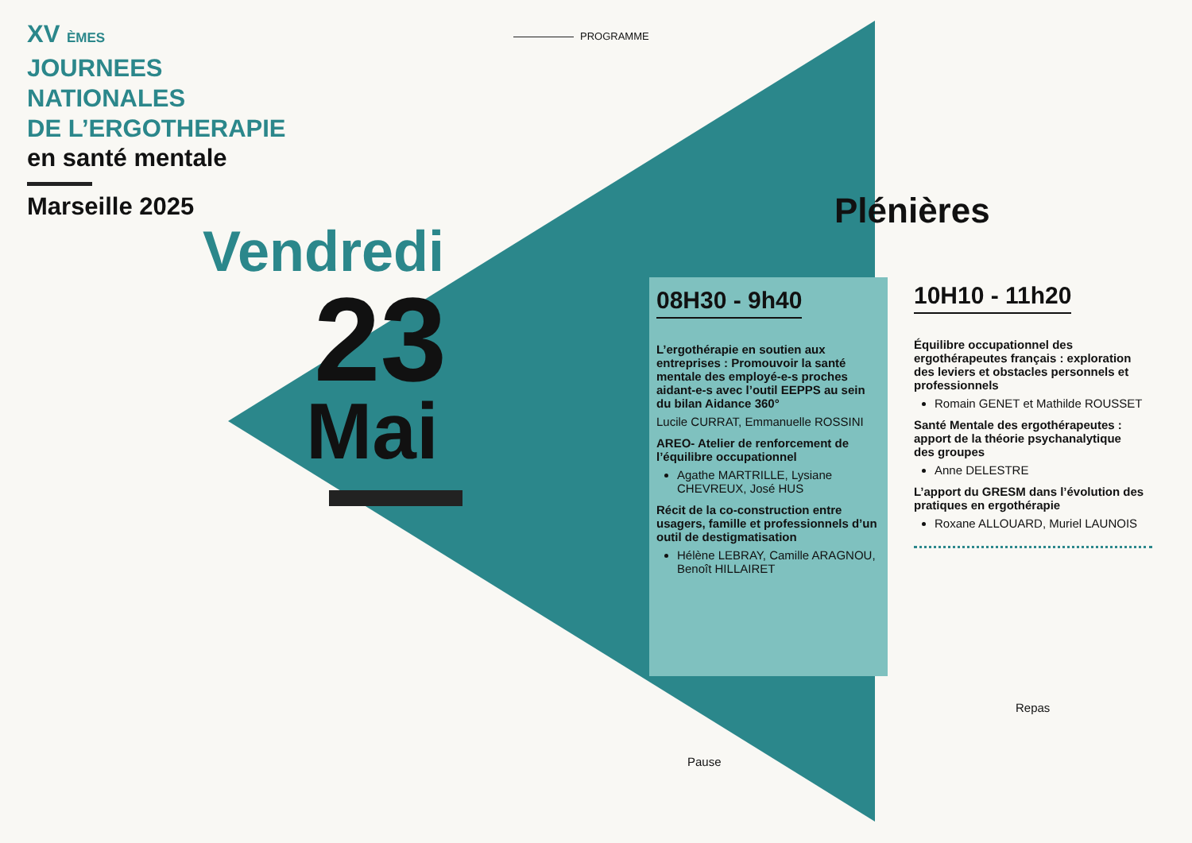XV ÈMES
JOURNEES
NATIONALES
DE L’ERGOTHERAPIE
en santé mentale
Marseille 2025
PROGRAMME
Vendredi
23
Mai
Plénières
08H30 - 9h40
L’ergothérapie en soutien aux entreprises : Promouvoir la santé mentale des employé-e-s proches aidant-e-s avec l’outil EEPPS au sein du bilan Aidance 360°
Lucile CURRAT, Emmanuelle ROSSINI
AREO- Atelier de renforcement de l’équilibre occupationnel
Agathe MARTRILLE, Lysiane CHEVREUX, José HUS
Récit de la co-construction entre usagers, famille et professionnels d’un outil de destigmatisation
Hélène LEBRAY, Camille ARAGNOU, Benoît HILLAIRET
10H10 - 11h20
Équilibre occupationnel des ergothérapeutes français : exploration des leviers et obstacles personnels et professionnels
Romain GENET et Mathilde ROUSSET
Santé Mentale des ergothérapeutes : apport de la théorie psychanalytique des groupes
Anne DELESTRE
L’apport du GRESM dans l’évolution des pratiques en ergothérapie
Roxane ALLOUARD, Muriel LAUNOIS
Repas
Pause